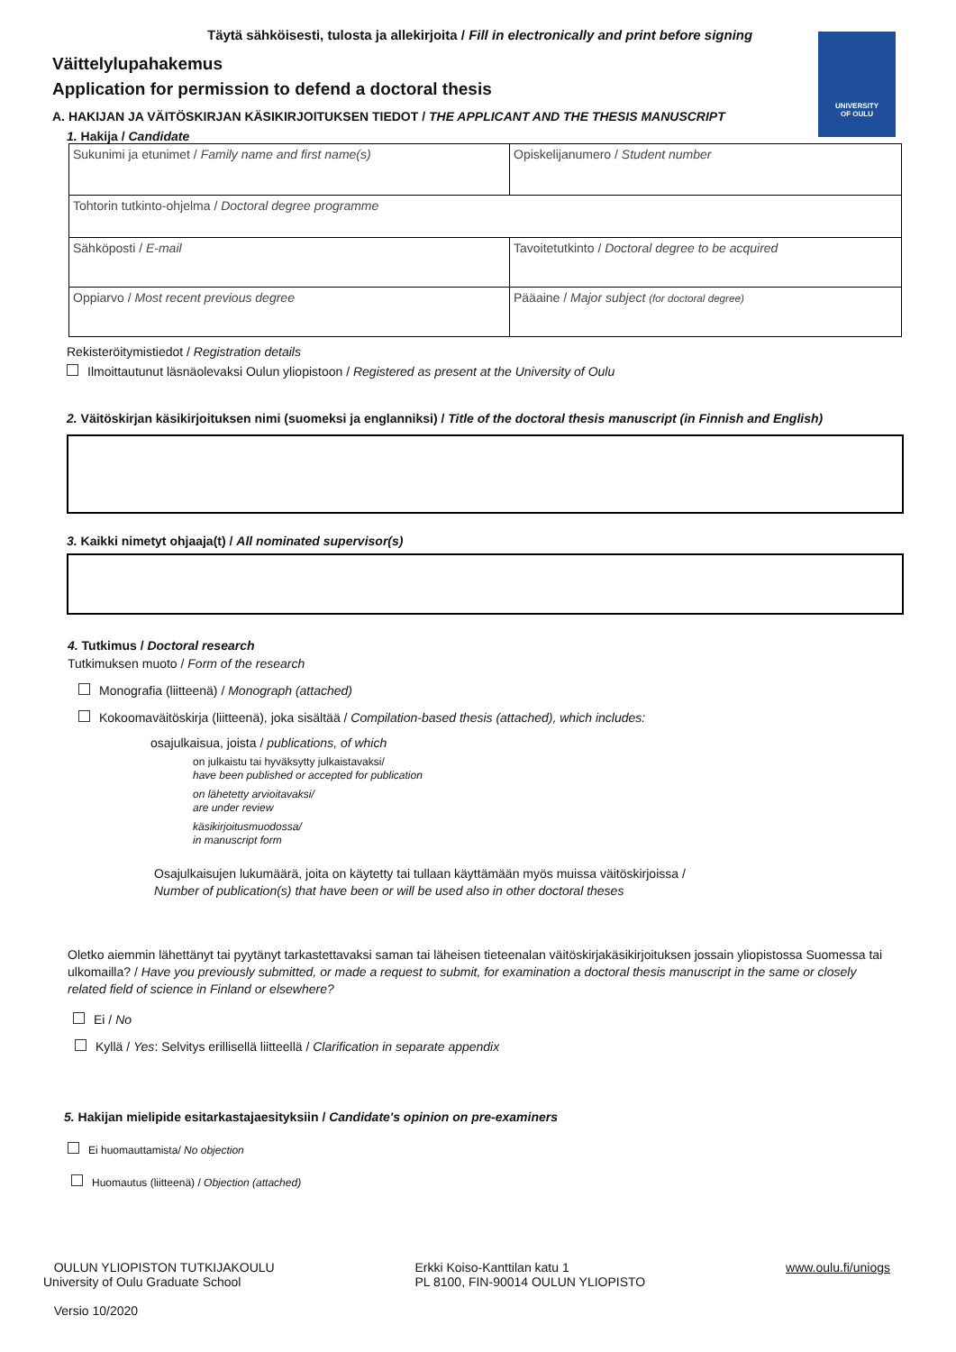Täytä sähköisesti, tulosta ja allekirjoita / Fill in electronically and print before signing
UNIVERSITY
OF OULU
Väittelylupahakemus
Application for permission to defend a doctoral thesis
A. HAKIJAN JA VÄITÖSKIRJAN KÄSIKIRJOITUKSEN TIEDOT / THE APPLICANT AND THE THESIS MANUSCRIPT
1. Hakija / Candidate
| Sukunimi ja etunimet / Family name and first name(s) | Opiskelijanumero / Student number |
| Tohtorin tutkinto-ohjelma / Doctoral degree programme | |
| Sähköposti / E-mail | Tavoitetutkinto / Doctoral degree to be acquired |
| Oppiarvo / Most recent previous degree | Pääaine / Major subject (for doctoral degree) |
Rekisteröitymistiedot / Registration details
Ilmoittautunut läsnäolevaksi Oulun yliopistoon / Registered as present at the University of Oulu
2. Väitöskirjan käsikirjoituksen nimi (suomeksi ja englanniksi) / Title of the doctoral thesis manuscript (in Finnish and English)
3. Kaikki nimetyt ohjaaja(t) / All nominated supervisor(s)
4. Tutkimus / Doctoral research
Tutkimuksen muoto / Form of the research
Monografia (liitteenä) / Monograph (attached)
Kokoomaväitöskirja (liitteenä), joka sisältää / Compilation-based thesis (attached), which includes:
osajulkaisua, joista / publications, of which
on julkaistu tai hyväksytty julkaistavaksi/
have been published or accepted for publication
on lähetetty arvioitavaksi/
are under review
käsikirjoitusmuodossa/
in manuscript form
Osajulkaisujen lukumäärä, joita on käytetty tai tullaan käyttämään myös muissa väitöskirjoissa /
Number of publication(s) that have been or will be used also in other doctoral theses
Oletko aiemmin lähettänyt tai pyytänyt tarkastettavaksi saman tai läheisen tieteenalan väitöskirjakäsikirjoituksen jossain yliopistossa Suomessa tai ulkomailla? / Have you previously submitted, or made a request to submit, for examination a doctoral thesis manuscript in the same or closely related field of science in Finland or elsewhere?
Ei / No
Kyllä / Yes: Selvitys erillisellä liitteellä / Clarification in separate appendix
5. Hakijan mielipide esitarkastajaesityksiin / Candidate's opinion on pre-examiners
Ei huomauttamista/ No objection
Huomautus (liitteenä) / Objection (attached)
OULUN YLIOPISTON TUTKIJAKOULU
University of Oulu Graduate School
Versio 10/2020
Erkki Koiso-Kanttilan katu 1
PL 8100, FIN-90014 OULUN YLIOPISTO
www.oulu.fi/uniogs